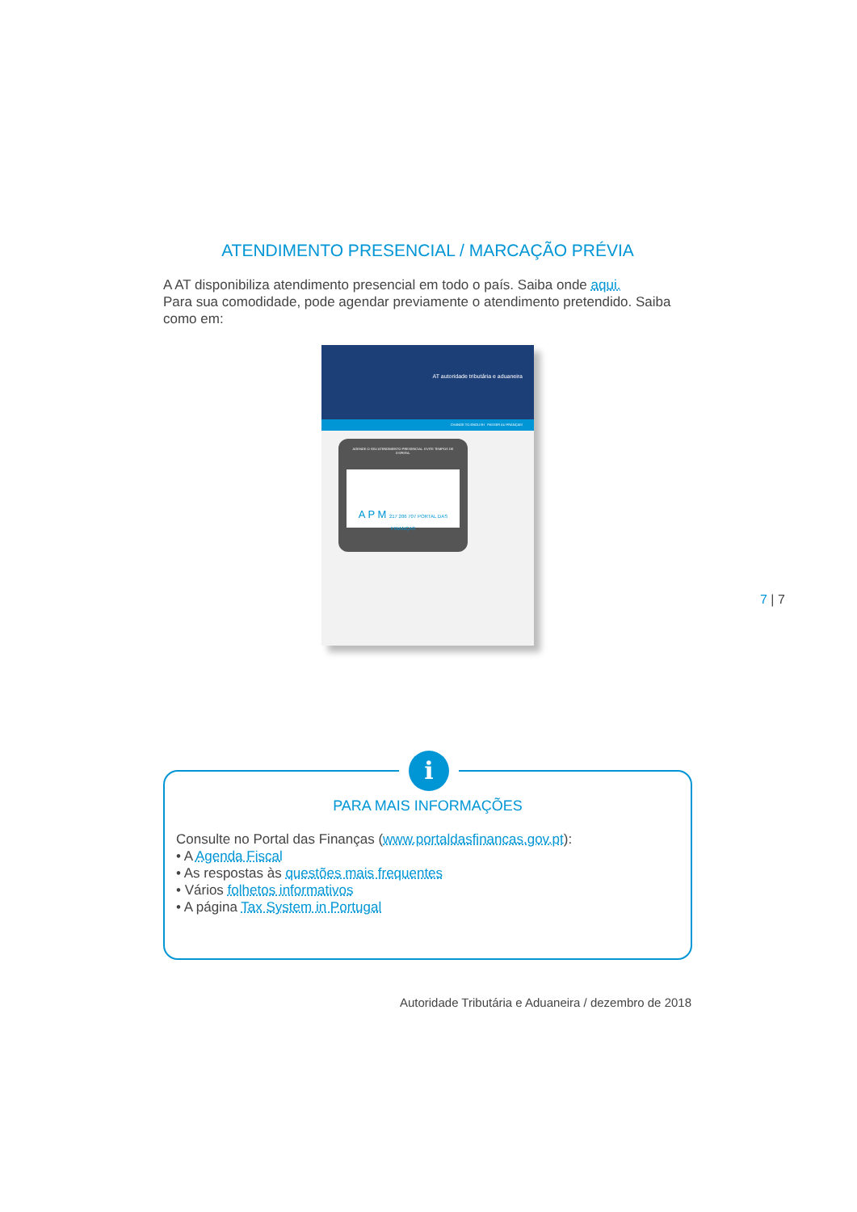ATENDIMENTO PRESENCIAL / MARCAÇÃO PRÉVIA
A AT disponibiliza atendimento presencial em todo o país. Saiba onde aqui.
Para sua comodidade, pode agendar previamente o atendimento pretendido. Saiba como em:
AT autoridade tributária e aduaneira
CHANGE TO ENGLISH PASSER AU FRANÇAIS
AGENDE O SEU ATENDIMENTO PRESENCIAL. EVITE TEMPOS DE ESPERA.
A P M 217 206 707 PORTAL DAS FINANÇAS
7 | 7
i
PARA MAIS INFORMAÇÕES
Consulte no Portal das Finanças (www.portaldasfinancas.gov.pt):
• A Agenda Fiscal
• As respostas às questões mais frequentes
• Vários folhetos informativos
• A página Tax System in Portugal
Autoridade Tributária e Aduaneira / dezembro de 2018